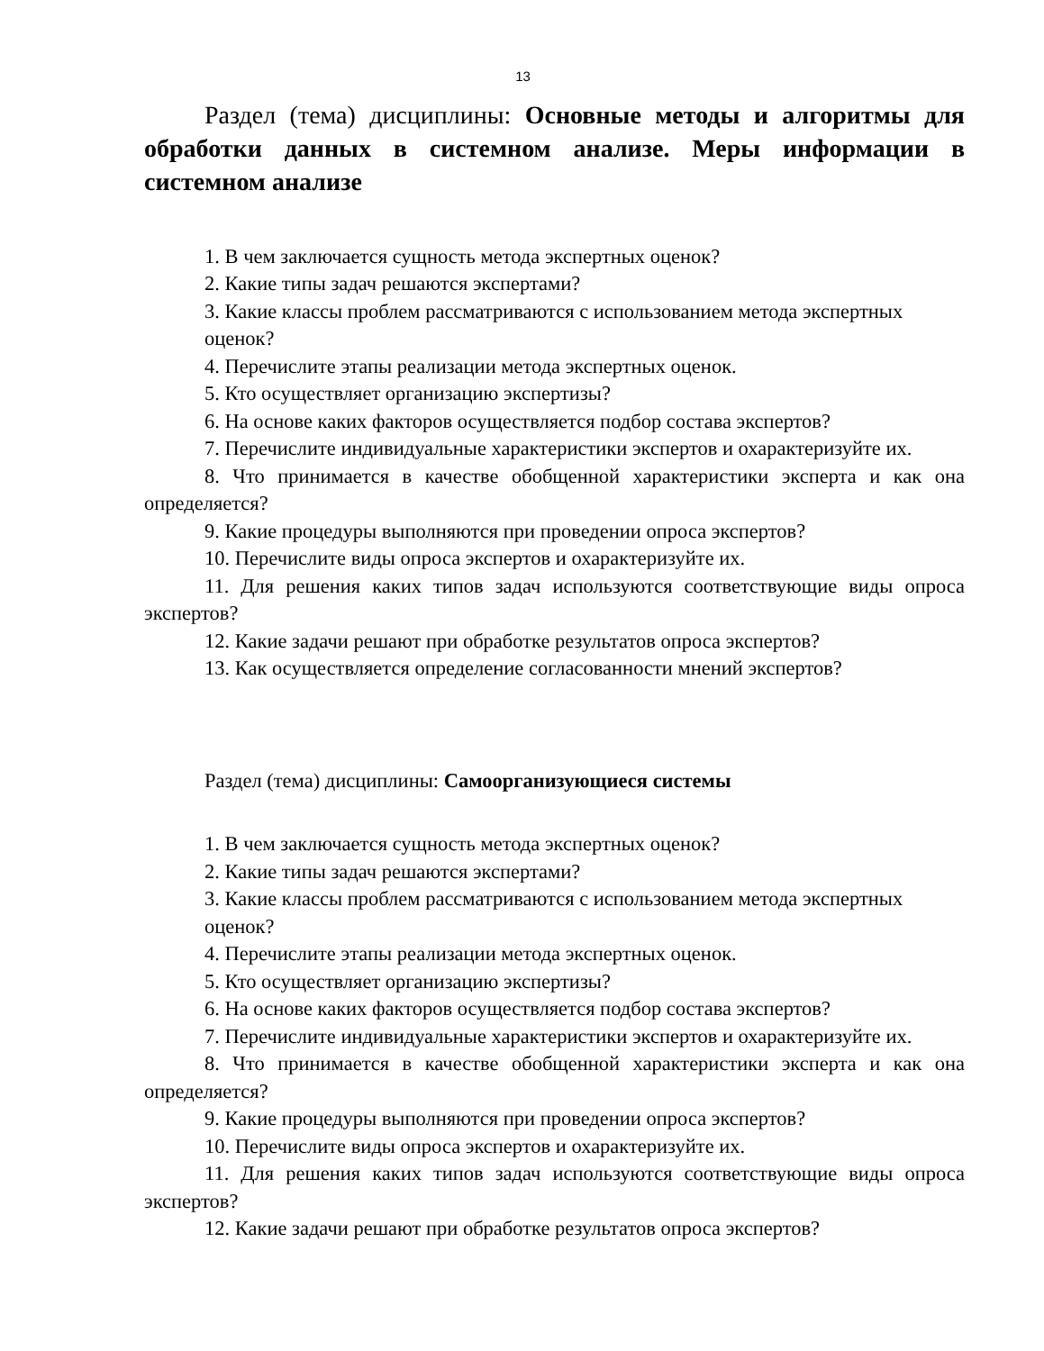13
Раздел (тема) дисциплины: Основные методы и алгоритмы для обработки данных в системном анализе. Меры информации в системном анализе
1. В чем заключается сущность метода экспертных оценок?
2. Какие типы задач решаются экспертами?
3. Какие классы проблем рассматриваются с использованием метода экспертных оценок?
4. Перечислите этапы реализации метода экспертных оценок.
5. Кто осуществляет организацию экспертизы?
6. На основе каких факторов осуществляется подбор состава экспертов?
7. Перечислите индивидуальные характеристики экспертов и охарактеризуйте их.
8. Что принимается в качестве обобщенной характеристики эксперта и как она определяется?
9. Какие процедуры выполняются при проведении опроса экспертов?
10. Перечислите виды опроса экспертов и охарактеризуйте их.
11. Для решения каких типов задач используются соответствующие виды опроса экспертов?
12. Какие задачи решают при обработке результатов опроса экспертов?
13. Как осуществляется определение согласованности мнений экспертов?
Раздел (тема) дисциплины: Самоорганизующиеся системы
1. В чем заключается сущность метода экспертных оценок?
2. Какие типы задач решаются экспертами?
3. Какие классы проблем рассматриваются с использованием метода экспертных оценок?
4. Перечислите этапы реализации метода экспертных оценок.
5. Кто осуществляет организацию экспертизы?
6. На основе каких факторов осуществляется подбор состава экспертов?
7. Перечислите индивидуальные характеристики экспертов и охарактеризуйте их.
8. Что принимается в качестве обобщенной характеристики эксперта и как она определяется?
9. Какие процедуры выполняются при проведении опроса экспертов?
10. Перечислите виды опроса экспертов и охарактеризуйте их.
11. Для решения каких типов задач используются соответствующие виды опроса экспертов?
12. Какие задачи решают при обработке результатов опроса экспертов?